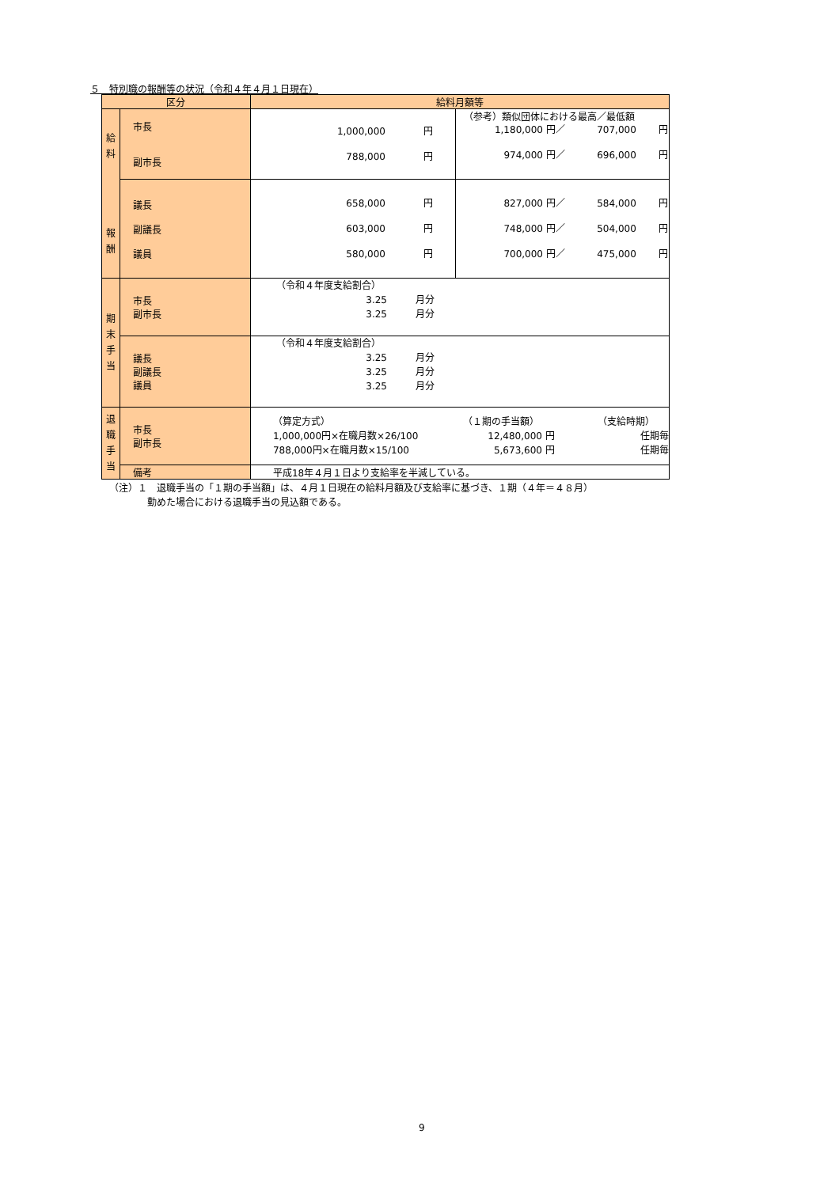５　特別職の報酬等の状況（令和４年４月１日現在）
| 区分 | | 給料月額等 | |
| --- | --- | --- | --- |
| 給 料 報 酬 | 市長 副市長 | 1,000,000 円 788,000 円 | （参考）類似団体における最高／最低額 1,180,000 円／ 707,000 円 974,000 円／ 696,000 円 |
| | 議長 副議長 議員 | 658,000 円 603,000 円 580,000 円 | 827,000 円／ 584,000 円 748,000 円／ 504,000 円 700,000 円／ 475,000 円 |
| 期 末 手 当 | 市長 副市長 | （令和４年度支給割合） 3.25 月分 3.25 月分 | |
| | 議長 副議長 議員 | （令和４年度支給割合） 3.25 月分 3.25 月分 3.25 月分 | |
| 退 職 手 当 | 市長 副市長 | （算定方式） （１期の手当額） （支給時期） 1,000,000円×在職月数×26/100 12,480,000 円 任期毎 788,000円×在職月数×15/100 5,673,600 円 任期毎 | |
| | 備考 | 平成18年４月１日より支給率を半減している。 | |
（注）１　退職手当の「１期の手当額」は、４月１日現在の給料月額及び支給率に基づき、１期（４年＝４８月）
　　　　勤めた場合における退職手当の見込額である。
9